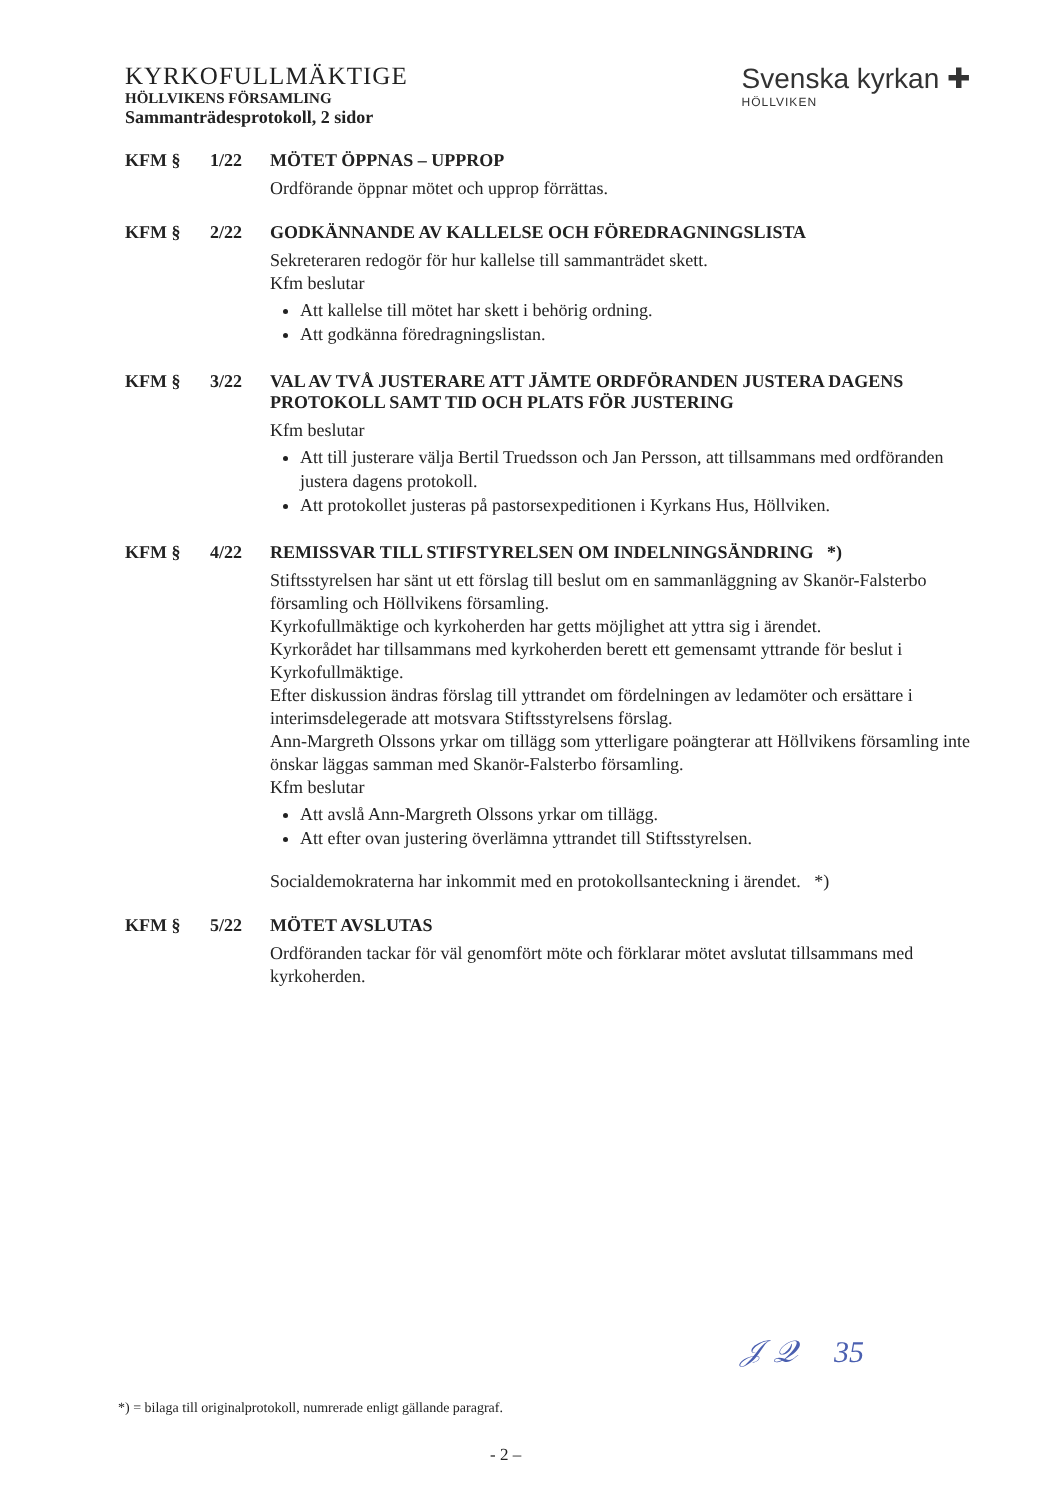KYRKOFULLMÄKTIGE
HÖLLVIKENS FÖRSAMLING
Sammanträdesprotokoll, 2 sidor
Svenska kyrkan ✚
HÖLLVIKEN
KFM § 1/22 MÖTET ÖPPNAS – UPPROP
Ordförande öppnar mötet och upprop förrättas.
KFM § 2/22 GODKÄNNANDE AV KALLELSE OCH FÖREDRAGNINGSLISTA
Sekreteraren redogör för hur kallelse till sammanträdet skett.
Kfm beslutar
Att kallelse till mötet har skett i behörig ordning.
Att godkänna föredragningslistan.
KFM § 3/22 VAL AV TVÅ JUSTERARE ATT JÄMTE ORDFÖRANDEN JUSTERA DAGENS PROTOKOLL SAMT TID OCH PLATS FÖR JUSTERING
Kfm beslutar
Att till justerare välja Bertil Truedsson och Jan Persson, att tillsammans med ordföranden justera dagens protokoll.
Att protokollet justeras på pastorsexpeditionen i Kyrkans Hus, Höllviken.
KFM § 4/22 REMISSVAR TILL STIFSTYRELSEN OM INDELNINGSÄNDRING *)
Stiftsstyrelsen har sänt ut ett förslag till beslut om en sammanläggning av Skanör-Falsterbo församling och Höllvikens församling.
Kyrkofullmäktige och kyrkoherden har getts möjlighet att yttra sig i ärendet.
Kyrkorådet har tillsammans med kyrkoherden berett ett gemensamt yttrande för beslut i Kyrkofullmäktige.
Efter diskussion ändras förslag till yttrandet om fördelningen av ledamöter och ersättare i interimsdelegerade att motsvara Stiftsstyrelsens förslag.
Ann-Margreth Olssons yrkar om tillägg som ytterligare poängterar att Höllvikens församling inte önskar läggas samman med Skanör-Falsterbo församling.
Kfm beslutar
Att avslå Ann-Margreth Olssons yrkar om tillägg.
Att efter ovan justering överlämna yttrandet till Stiftsstyrelsen.
Socialdemokraterna har inkommit med en protokollsanteckning i ärendet. *)
KFM § 5/22 MÖTET AVSLUTAS
Ordföranden tackar för väl genomfört möte och förklarar mötet avslutat tillsammans med kyrkoherden.
𝒥 𝒬 35
*) = bilaga till originalprotokoll, numrerade enligt gällande paragraf.
- 2 –